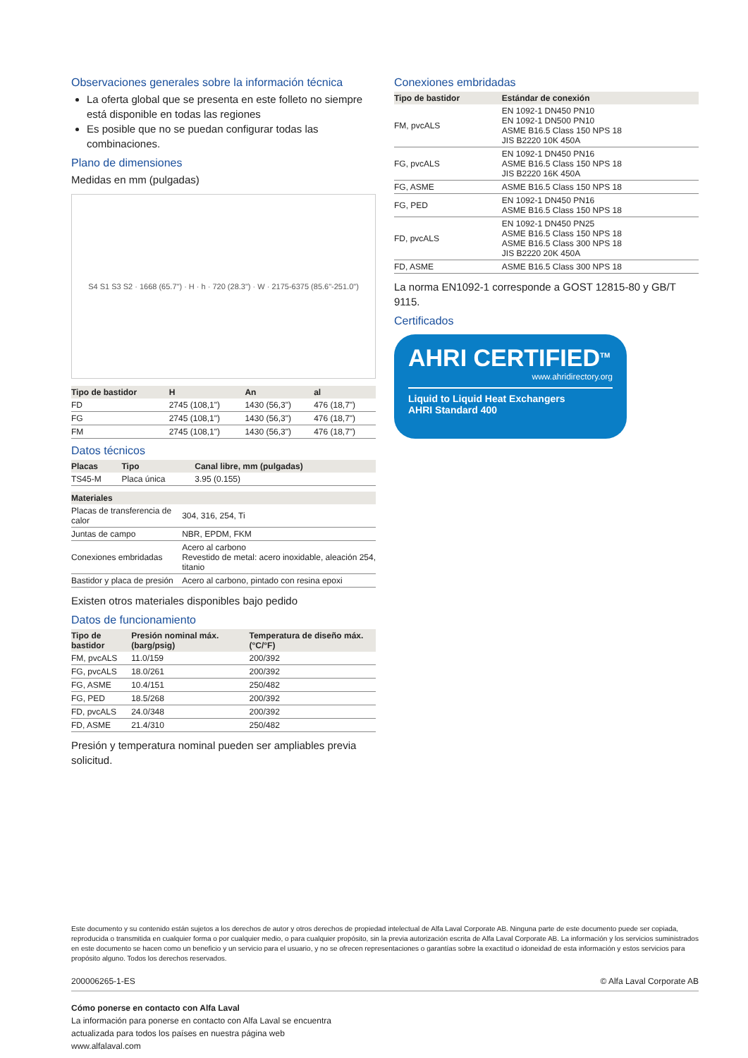Observaciones generales sobre la información técnica
La oferta global que se presenta en este folleto no siempre está disponible en todas las regiones
Es posible que no se puedan configurar todas las combinaciones.
Plano de dimensiones
Medidas en mm (pulgadas)
S4 S1 S3 S2 · 1668 (65.7") · H · h · 720 (28.3") · W · 2175-6375 (85.6"-251.0")
| Tipo de bastidor | H | An | al |
| --- | --- | --- | --- |
| FD | 2745 (108,1") | 1430 (56,3") | 476 (18,7") |
| FG | 2745 (108,1") | 1430 (56,3") | 476 (18,7") |
| FM | 2745 (108,1") | 1430 (56,3") | 476 (18,7") |
Datos técnicos
| Placas | Tipo | Canal libre, mm (pulgadas) |
| --- | --- | --- |
| TS45-M | Placa única | 3.95 (0.155) |
| Materiales | |
| --- | --- |
| Placas de transferencia de calor | 304, 316, 254, Ti |
| Juntas de campo | NBR, EPDM, FKM |
| Conexiones embridadas | Acero al carbono Revestido de metal: acero inoxidable, aleación 254, titanio |
| Bastidor y placa de presión | Acero al carbono, pintado con resina epoxi |
Existen otros materiales disponibles bajo pedido
Datos de funcionamiento
| Tipo de bastidor | Presión nominal máx. (barg/psig) | Temperatura de diseño máx. (°C/°F) |
| --- | --- | --- |
| FM, pvcALS | 11.0/159 | 200/392 |
| FG, pvcALS | 18.0/261 | 200/392 |
| FG, ASME | 10.4/151 | 250/482 |
| FG, PED | 18.5/268 | 200/392 |
| FD, pvcALS | 24.0/348 | 200/392 |
| FD, ASME | 21.4/310 | 250/482 |
Presión y temperatura nominal pueden ser ampliables previa solicitud.
Conexiones embridadas
| Tipo de bastidor | Estándar de conexión |
| --- | --- |
| FM, pvcALS | EN 1092-1 DN450 PN10 EN 1092-1 DN500 PN10 ASME B16.5 Class 150 NPS 18 JIS B2220 10K 450A |
| FG, pvcALS | EN 1092-1 DN450 PN16 ASME B16.5 Class 150 NPS 18 JIS B2220 16K 450A |
| FG, ASME | ASME B16.5 Class 150 NPS 18 |
| FG, PED | EN 1092-1 DN450 PN16 ASME B16.5 Class 150 NPS 18 |
| FD, pvcALS | EN 1092-1 DN450 PN25 ASME B16.5 Class 150 NPS 18 ASME B16.5 Class 300 NPS 18 JIS B2220 20K 450A |
| FD, ASME | ASME B16.5 Class 300 NPS 18 |
La norma EN1092-1 corresponde a GOST 12815-80 y GB/T 9115.
Certificados
AHRI CERTIFIED<sup>TM</sup>
www.ahridirectory.org
Liquid to Liquid Heat Exchangers
AHRI Standard 400
Este documento y su contenido están sujetos a los derechos de autor y otros derechos de propiedad intelectual de Alfa Laval Corporate AB. Ninguna parte de este documento puede ser copiada, reproducida o transmitida en cualquier forma o por cualquier medio, o para cualquier propósito, sin la previa autorización escrita de Alfa Laval Corporate AB. La información y los servicios suministrados en este documento se hacen como un beneficio y un servicio para el usuario, y no se ofrecen representaciones o garantías sobre la exactitud o idoneidad de esta información y estos servicios para propósito alguno. Todos los derechos reservados.
200006265-1-ES © Alfa Laval Corporate AB
Cómo ponerse en contacto con Alfa Laval
La información para ponerse en contacto con Alfa Laval se encuentra
actualizada para todos los países en nuestra página web
www.alfalaval.com